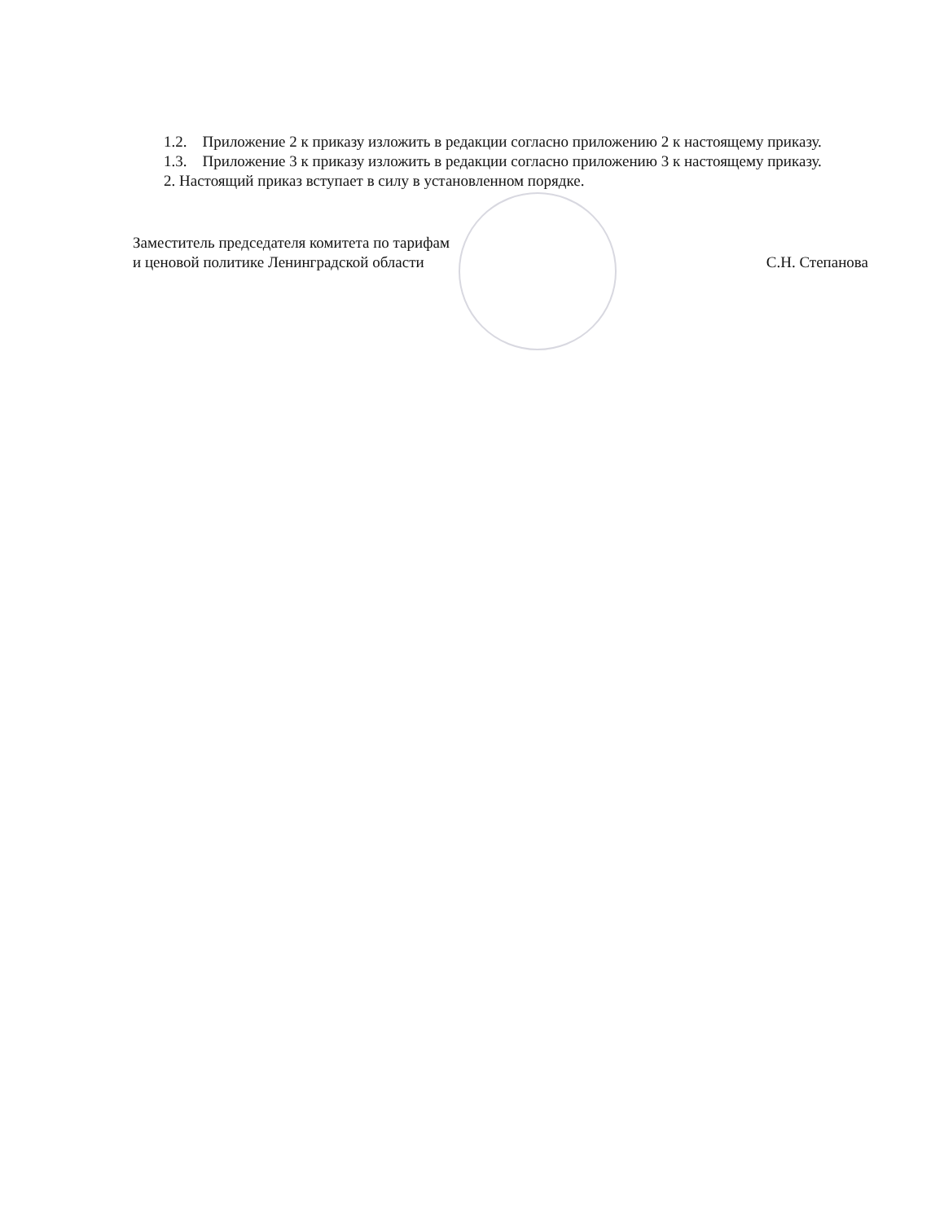1.2. Приложение 2 к приказу изложить в редакции согласно приложению 2 к настоящему приказу.
1.3. Приложение 3 к приказу изложить в редакции согласно приложению 3 к настоящему приказу.
2. Настоящий приказ вступает в силу в установленном порядке.
Заместитель председателя комитета по тарифам
и ценовой политике Ленинградской области
С.Н. Степанова